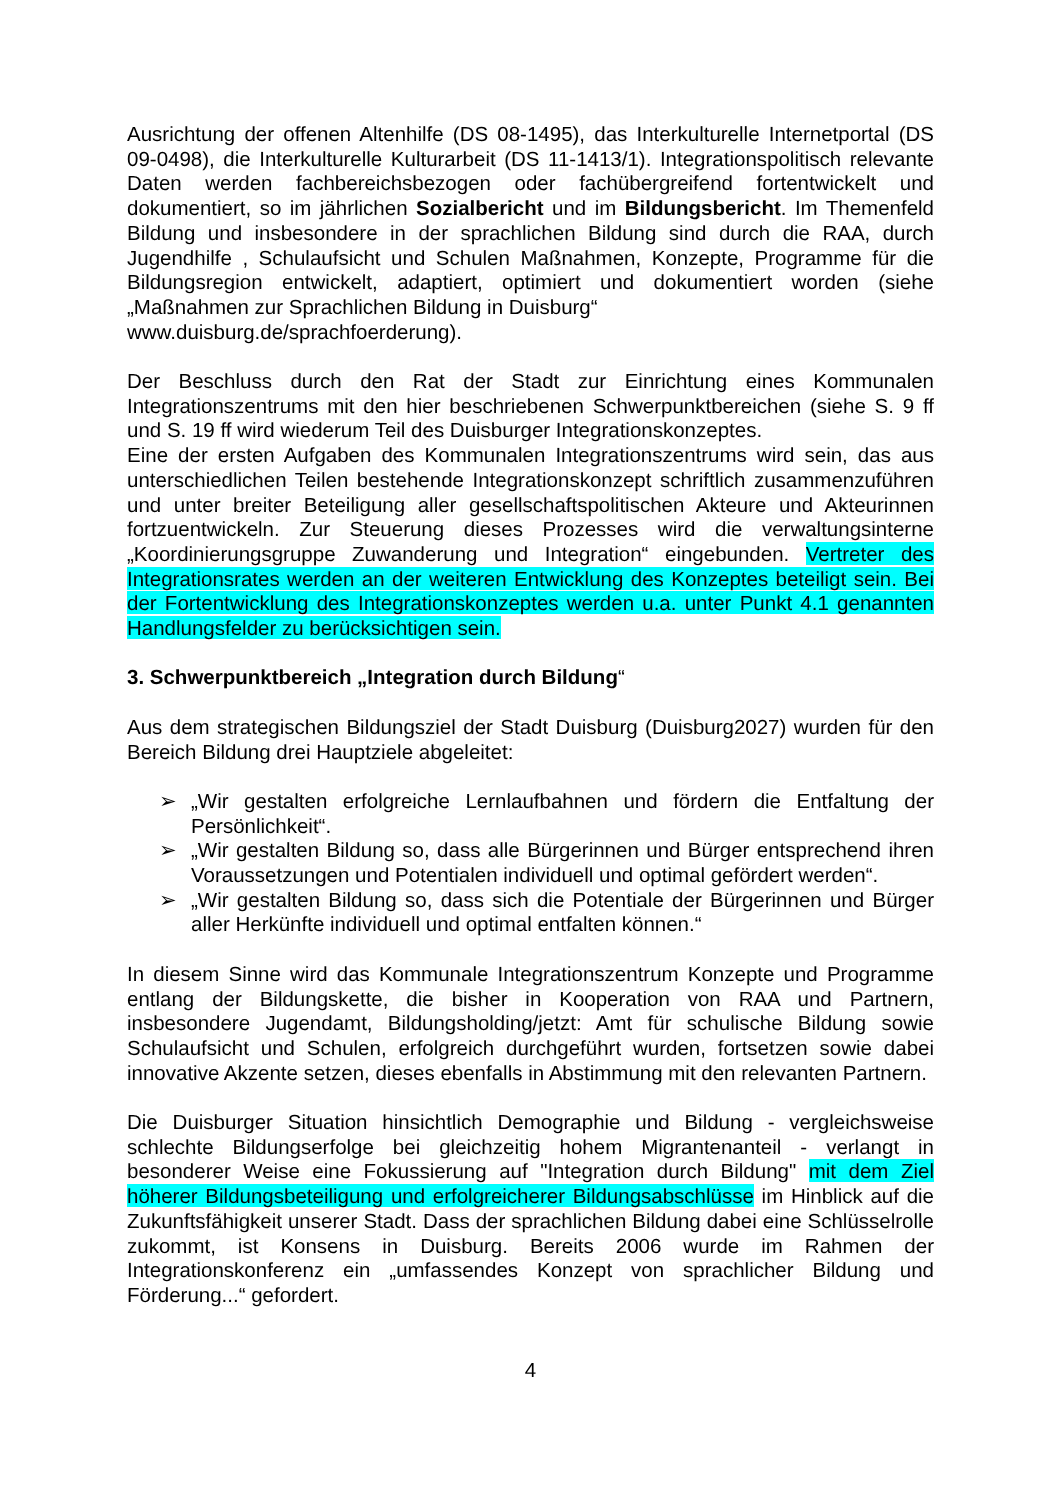Ausrichtung der offenen Altenhilfe (DS 08-1495), das Interkulturelle Internetportal (DS 09-0498), die Interkulturelle Kulturarbeit (DS 11-1413/1). Integrationspolitisch relevante Daten werden fachbereichsbezogen oder fachübergreifend fortentwickelt und dokumentiert, so im jährlichen Sozialbericht und im Bildungsbericht. Im Themenfeld Bildung und insbesondere in der sprachlichen Bildung sind durch die RAA, durch Jugendhilfe , Schulaufsicht und Schulen Maßnahmen, Konzepte, Programme für die Bildungsregion entwickelt, adaptiert, optimiert und dokumentiert worden (siehe „Maßnahmen zur Sprachlichen Bildung in Duisburg“
www.duisburg.de/sprachfoerderung).
Der Beschluss durch den Rat der Stadt zur Einrichtung eines Kommunalen Integrationszentrums mit den hier beschriebenen Schwerpunktbereichen (siehe S. 9 ff und S. 19 ff wird wiederum Teil des Duisburger Integrationskonzeptes.
Eine der ersten Aufgaben des Kommunalen Integrationszentrums wird sein, das aus unterschiedlichen Teilen bestehende Integrationskonzept schriftlich zusammenzuführen und unter breiter Beteiligung aller gesellschaftspolitischen Akteure und Akteurinnen fortzuentwickeln. Zur Steuerung dieses Prozesses wird die verwaltungsinterne „Koordinierungsgruppe Zuwanderung und Integration“ eingebunden. Vertreter des Integrationsrates werden an der weiteren Entwicklung des Konzeptes beteiligt sein. Bei der Fortentwicklung des Integrationskonzeptes werden u.a. unter Punkt 4.1 genannten Handlungsfelder zu berücksichtigen sein.
3. Schwerpunktbereich „Integration durch Bildung“
Aus dem strategischen Bildungsziel der Stadt Duisburg (Duisburg2027) wurden für den Bereich Bildung drei Hauptziele abgeleitet:
➢ „Wir gestalten erfolgreiche Lernlaufbahnen und fördern die Entfaltung der Persönlichkeit“.
➢ „Wir gestalten Bildung so, dass alle Bürgerinnen und Bürger entsprechend ihren Voraussetzungen und Potentialen individuell und optimal gefördert werden“.
➢ „Wir gestalten Bildung so, dass sich die Potentiale der Bürgerinnen und Bürger aller Herkünfte individuell und optimal entfalten können.“
In diesem Sinne wird das Kommunale Integrationszentrum Konzepte und Programme entlang der Bildungskette, die bisher in Kooperation von RAA und Partnern, insbesondere Jugendamt, Bildungsholding/jetzt: Amt für schulische Bildung sowie Schulaufsicht und Schulen, erfolgreich durchgeführt wurden, fortsetzen sowie dabei innovative Akzente setzen, dieses ebenfalls in Abstimmung mit den relevanten Partnern.
Die Duisburger Situation hinsichtlich Demographie und Bildung - vergleichsweise schlechte Bildungserfolge bei gleichzeitig hohem Migrantenanteil - verlangt in besonderer Weise eine Fokussierung auf "Integration durch Bildung" mit dem Ziel höherer Bildungsbeteiligung und erfolgreicherer Bildungsabschlüsse im Hinblick auf die Zukunftsfähigkeit unserer Stadt. Dass der sprachlichen Bildung dabei eine Schlüsselrolle zukommt, ist Konsens in Duisburg. Bereits 2006 wurde im Rahmen der Integrationskonferenz ein „umfassendes Konzept von sprachlicher Bildung und Förderung...“ gefordert.
4